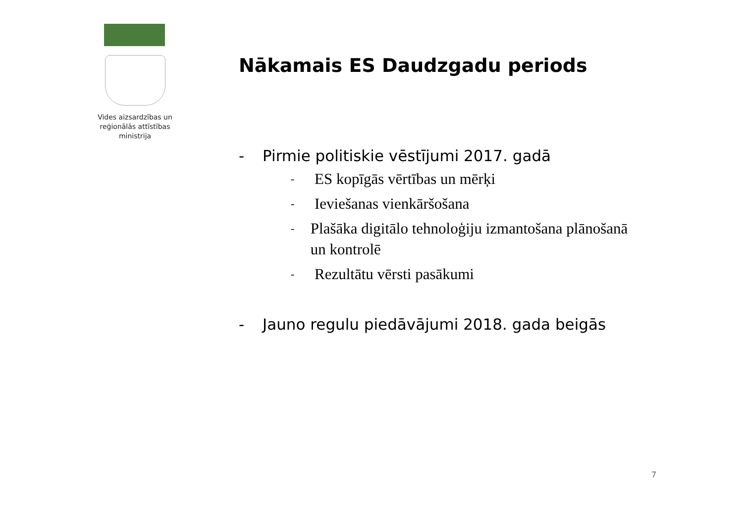Vides aizsardzības un reģionālās attīstības ministrija
Nākamais ES Daudzgadu periods
- Pirmie politiskie vēstījumi 2017. gadā
- ES kopīgās vērtības un mērķi
- Ieviešanas vienkāršošana
- Plašāka digitālo tehnoloģiju izmantošana plānošanā un kontrolē
- Rezultātu vērsti pasākumi
- Jauno regulu piedāvājumi 2018. gada beigās
7